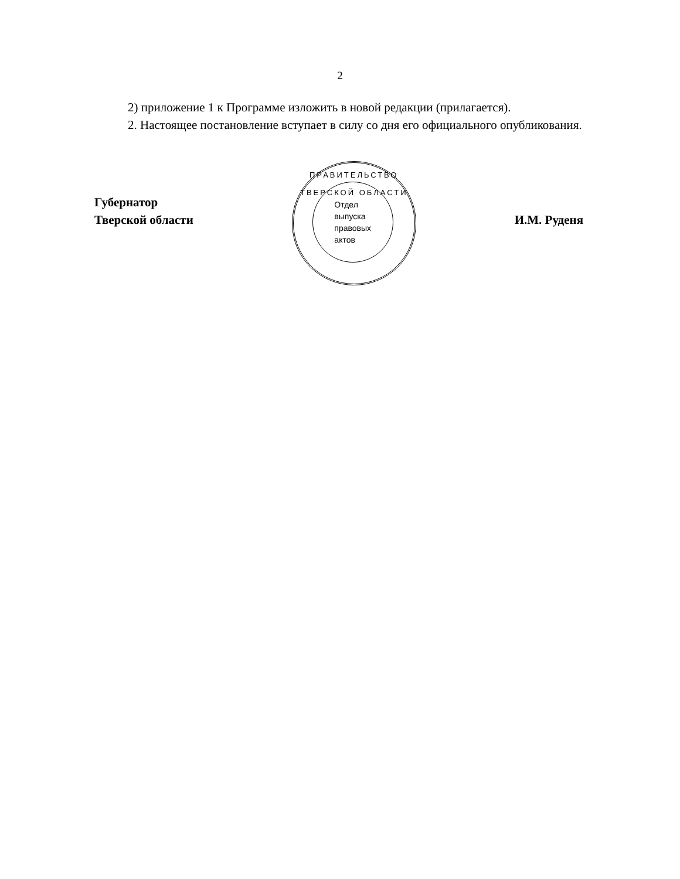2
2) приложение 1 к Программе изложить в новой редакции (прилагается).
2. Настоящее постановление вступает в силу со дня его официального опубликования.
Губернатор
Тверской области
ПРАВИТЕЛЬСТВО ТВЕРСКОЙ ОБЛАСТИ
Отдел
выпуска
правовых
актов
И.М. Руденя